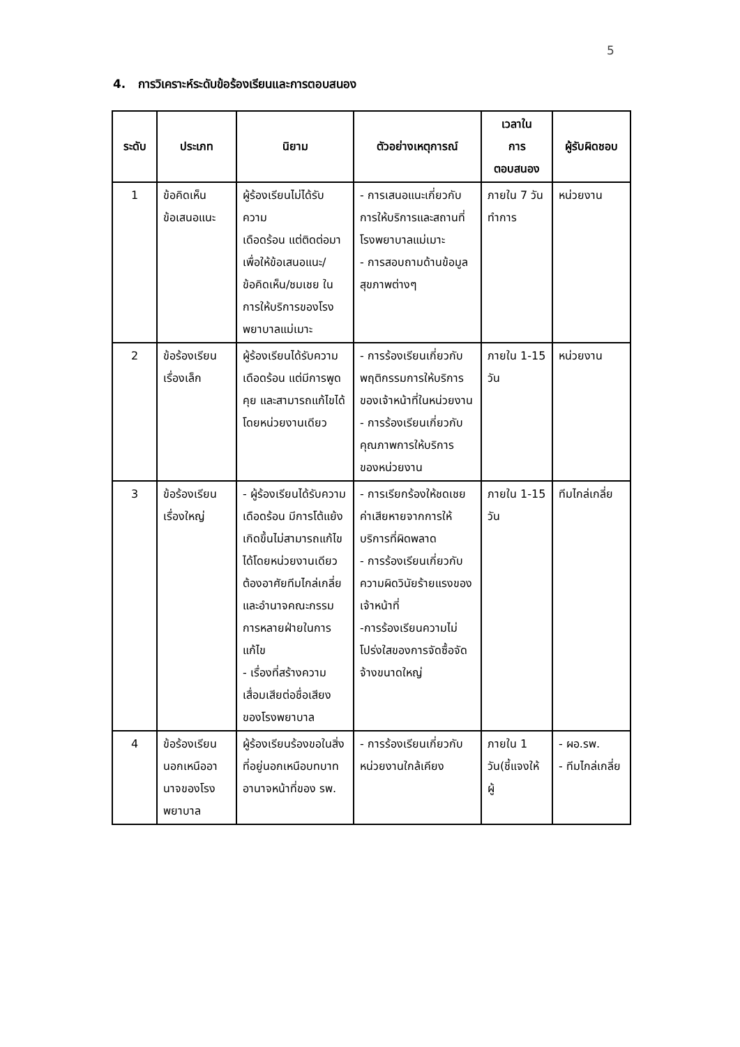5
4. การวิเคราะห์ระดับข้อร้องเรียนและการตอบสนอง
| ระดับ | ประเภท | นิยาม | ตัวอย่างเหตุการณ์ | เวลาใน การ ตอบสนอง | ผู้รับผิดชอบ |
| --- | --- | --- | --- | --- | --- |
| 1 | ข้อคิดเห็น ข้อเสนอแนะ | ผู้ร้องเรียนไม่ได้รับความ เดือดร้อน แต่ติดต่อมาเพื่อให้ข้อเสนอแนะ/ข้อคิดเห็น/ชมเชย ในการให้บริการของโรงพยาบาลแม่เมาะ | - การเสนอแนะเกี่ยวกับการให้บริการและสถานที่โรงพยาบาลแม่เมาะ - การสอบถามด้านข้อมูลสุขภาพต่างๆ | ภายใน 7 วันทำการ | หน่วยงาน |
| 2 | ข้อร้องเรียน เรื่องเล็ก | ผู้ร้องเรียนได้รับความ เดือดร้อน แต่มีการพูดคุย และสามารถแก้ไขได้โดยหน่วยงานเดียว | - การร้องเรียนเกี่ยวกับ พฤติกรรมการให้บริการของเจ้าหน้าที่ในหน่วยงาน - การร้องเรียนเกี่ยวกับคุณภาพการให้บริการ ของหน่วยงาน | ภายใน 1-15 วัน | หน่วยงาน |
| 3 | ข้อร้องเรียน เรื่องใหญ่ | - ผู้ร้องเรียนได้รับความ เดือดร้อน มีการโต้แย้งเกิดขึ้นไม่สามารถแก้ไขได้โดยหน่วยงานเดียว ต้องอาศัยทีมไกล่เกลี่ยและอำนาจคณะกรรม การหลายฝ่ายในการแก้ไข - เรื่องที่สร้างความเสื่อมเสียต่อชื่อเสียงของโรงพยาบาล | - การเรียกร้องให้ชดเชยค่าเสียหายจากการให้บริการที่ผิดพลาด - การร้องเรียนเกี่ยวกับ ความผิดวินัยร้ายแรงของเจ้าหน้าที่ -การร้องเรียนความไม่โปร่งใสของการจัดซื้อจัดจ้างขนาดใหญ่ | ภายใน 1-15 วัน | ทีมไกล่เกลี่ย |
| 4 | ข้อร้องเรียน นอกเหนืออานาจของโรงพยาบาล | ผู้ร้องเรียนร้องขอในสิ่งที่อยู่นอกเหนือบทบาทอานาจหน้าที่ของ รพ. | - การร้องเรียนเกี่ยวกับหน่วยงานใกล้เคียง | ภายใน 1 วัน(ชี้แจงให้ผู้ | - ผอ.รพ. - ทีมไกล่เกลี่ย |